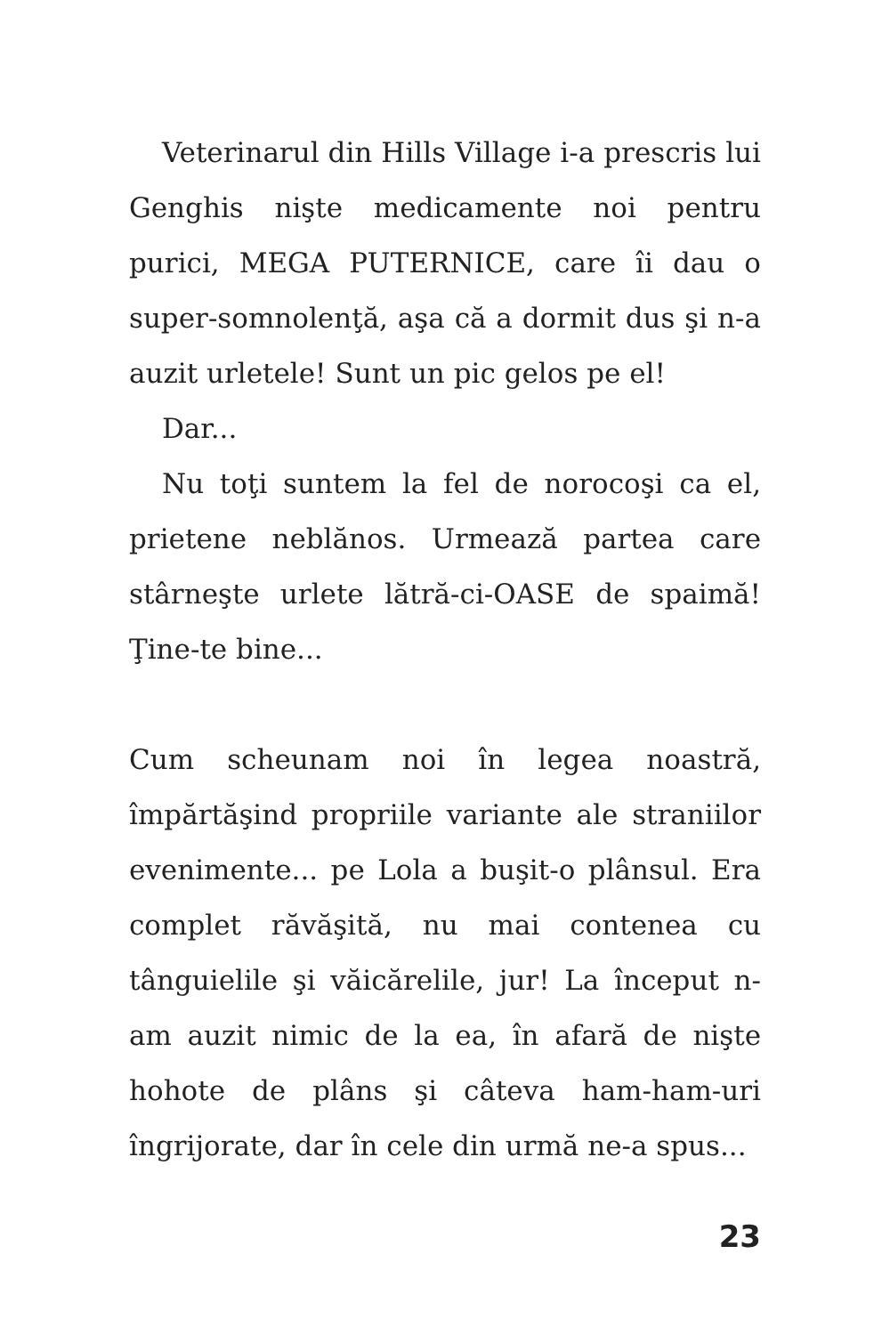Veterinarul din Hills Village i-a prescris lui Genghis nişte medicamente noi pentru purici, MEGA PUTERNICE, care îi dau o super-somnolenţă, aşa că a dormit dus şi n-a auzit urletele! Sunt un pic gelos pe el!
Dar...
Nu toţi suntem la fel de norocoşi ca el, prietene neblănos. Urmează partea care stârneşte urlete lătră-ci-OASE de spaimă! Ţine-te bine...
Cum scheunam noi în legea noastră, împărtăşind propriile variante ale straniilor evenimente... pe Lola a buşit-o plânsul. Era complet răvăşită, nu mai contenea cu tânguielile şi văicărelile, jur! La început n-am auzit nimic de la ea, în afară de nişte hohote de plâns şi câteva ham-ham-uri îngrijorate, dar în cele din urmă ne-a spus...
23